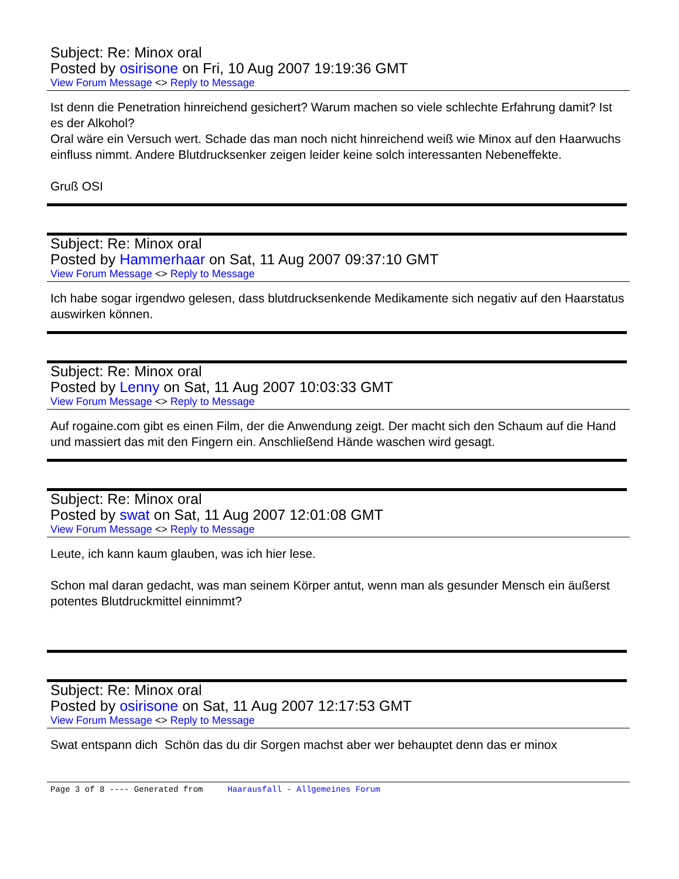Subject: Re: Minox oral
Posted by osirisone on Fri, 10 Aug 2007 19:19:36 GMT
View Forum Message <> Reply to Message
Ist denn die Penetration hinreichend gesichert? Warum machen so viele schlechte Erfahrung damit? Ist es der Alkohol?
Oral wäre ein Versuch wert. Schade das man noch nicht hinreichend weiß wie Minox auf den Haarwuchs einfluss nimmt. Andere Blutdrucksenker zeigen leider keine solch interessanten Nebeneffekte.
Gruß OSI
Subject: Re: Minox oral
Posted by Hammerhaar on Sat, 11 Aug 2007 09:37:10 GMT
View Forum Message <> Reply to Message
Ich habe sogar irgendwo gelesen, dass blutdrucksenkende Medikamente sich negativ auf den Haarstatus auswirken können.
Subject: Re: Minox oral
Posted by Lenny on Sat, 11 Aug 2007 10:03:33 GMT
View Forum Message <> Reply to Message
Auf rogaine.com gibt es einen Film, der die Anwendung zeigt. Der macht sich den Schaum auf die Hand und massiert das mit den Fingern ein. Anschließend Hände waschen wird gesagt.
Subject: Re: Minox oral
Posted by swat on Sat, 11 Aug 2007 12:01:08 GMT
View Forum Message <> Reply to Message
Leute, ich kann kaum glauben, was ich hier lese.
Schon mal daran gedacht, was man seinem Körper antut, wenn man als gesunder Mensch ein äußerst potentes Blutdruckmittel einnimmt?
Subject: Re: Minox oral
Posted by osirisone on Sat, 11 Aug 2007 12:17:53 GMT
View Forum Message <> Reply to Message
Swat entspann dich Schön das du dir Sorgen machst aber wer behauptet denn das er minox
Page 3 of 8 ---- Generated from Haarausfall - Allgemeines Forum